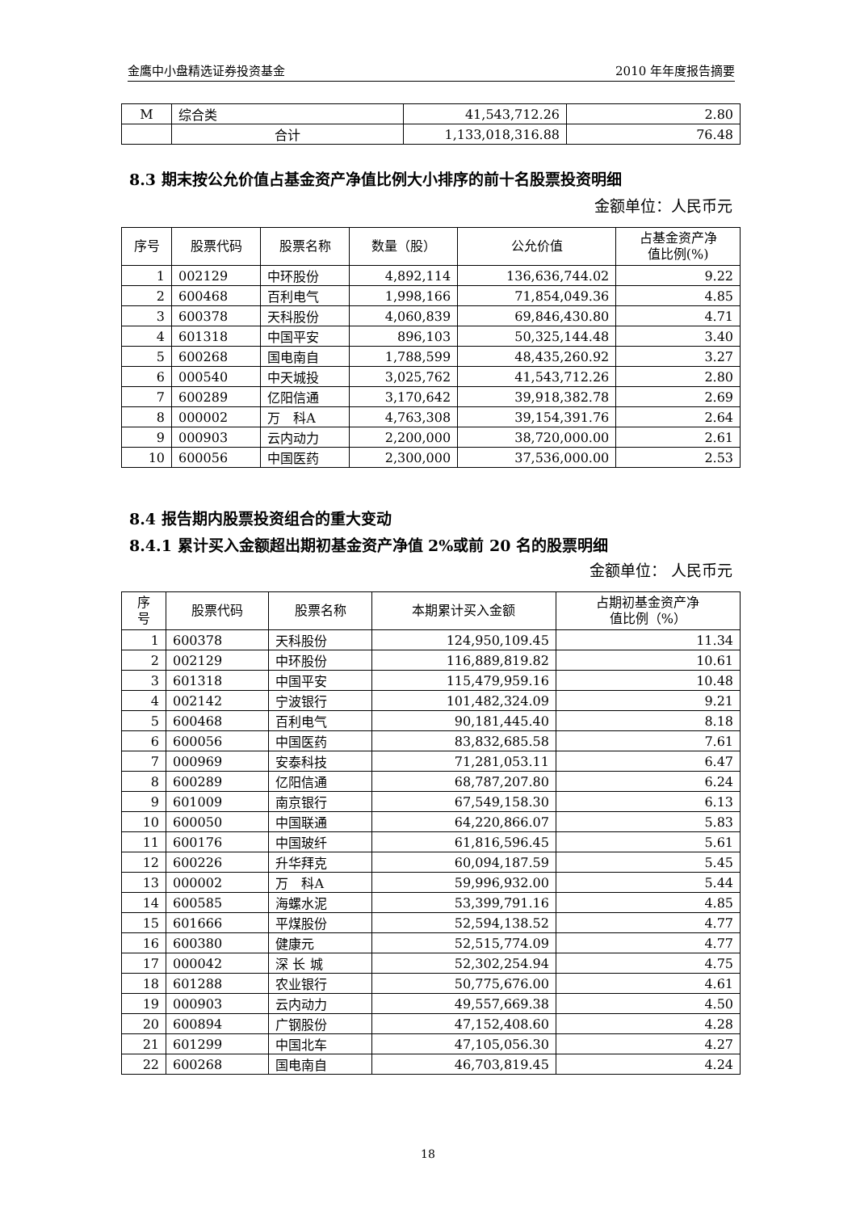金鹰中小盘精选证券投资基金 2010 年年度报告摘要
| M | 综合类 | 41,543,712.26 | 2.80 |
| | 合计 | 1,133,018,316.88 | 76.48 |
8.3 期末按公允价值占基金资产净值比例大小排序的前十名股票投资明细
金额单位：人民币元
| 序号 | 股票代码 | 股票名称 | 数量（股） | 公允价值 | 占基金资产净 值比例(%) |
| --- | --- | --- | --- | --- | --- |
| 1 | 002129 | 中环股份 | 4,892,114 | 136,636,744.02 | 9.22 |
| 2 | 600468 | 百利电气 | 1,998,166 | 71,854,049.36 | 4.85 |
| 3 | 600378 | 天科股份 | 4,060,839 | 69,846,430.80 | 4.71 |
| 4 | 601318 | 中国平安 | 896,103 | 50,325,144.48 | 3.40 |
| 5 | 600268 | 国电南自 | 1,788,599 | 48,435,260.92 | 3.27 |
| 6 | 000540 | 中天城投 | 3,025,762 | 41,543,712.26 | 2.80 |
| 7 | 600289 | 亿阳信通 | 3,170,642 | 39,918,382.78 | 2.69 |
| 8 | 000002 | 万 科A | 4,763,308 | 39,154,391.76 | 2.64 |
| 9 | 000903 | 云内动力 | 2,200,000 | 38,720,000.00 | 2.61 |
| 10 | 600056 | 中国医药 | 2,300,000 | 37,536,000.00 | 2.53 |
8.4 报告期内股票投资组合的重大变动
8.4.1 累计买入金额超出期初基金资产净值 2%或前 20 名的股票明细
金额单位： 人民币元
| 序 号 | 股票代码 | 股票名称 | 本期累计买入金额 | 占期初基金资产净 值比例（%） |
| --- | --- | --- | --- | --- |
| 1 | 600378 | 天科股份 | 124,950,109.45 | 11.34 |
| 2 | 002129 | 中环股份 | 116,889,819.82 | 10.61 |
| 3 | 601318 | 中国平安 | 115,479,959.16 | 10.48 |
| 4 | 002142 | 宁波银行 | 101,482,324.09 | 9.21 |
| 5 | 600468 | 百利电气 | 90,181,445.40 | 8.18 |
| 6 | 600056 | 中国医药 | 83,832,685.58 | 7.61 |
| 7 | 000969 | 安泰科技 | 71,281,053.11 | 6.47 |
| 8 | 600289 | 亿阳信通 | 68,787,207.80 | 6.24 |
| 9 | 601009 | 南京银行 | 67,549,158.30 | 6.13 |
| 10 | 600050 | 中国联通 | 64,220,866.07 | 5.83 |
| 11 | 600176 | 中国玻纤 | 61,816,596.45 | 5.61 |
| 12 | 600226 | 升华拜克 | 60,094,187.59 | 5.45 |
| 13 | 000002 | 万 科A | 59,996,932.00 | 5.44 |
| 14 | 600585 | 海螺水泥 | 53,399,791.16 | 4.85 |
| 15 | 601666 | 平煤股份 | 52,594,138.52 | 4.77 |
| 16 | 600380 | 健康元 | 52,515,774.09 | 4.77 |
| 17 | 000042 | 深 长 城 | 52,302,254.94 | 4.75 |
| 18 | 601288 | 农业银行 | 50,775,676.00 | 4.61 |
| 19 | 000903 | 云内动力 | 49,557,669.38 | 4.50 |
| 20 | 600894 | 广钢股份 | 47,152,408.60 | 4.28 |
| 21 | 601299 | 中国北车 | 47,105,056.30 | 4.27 |
| 22 | 600268 | 国电南自 | 46,703,819.45 | 4.24 |
18